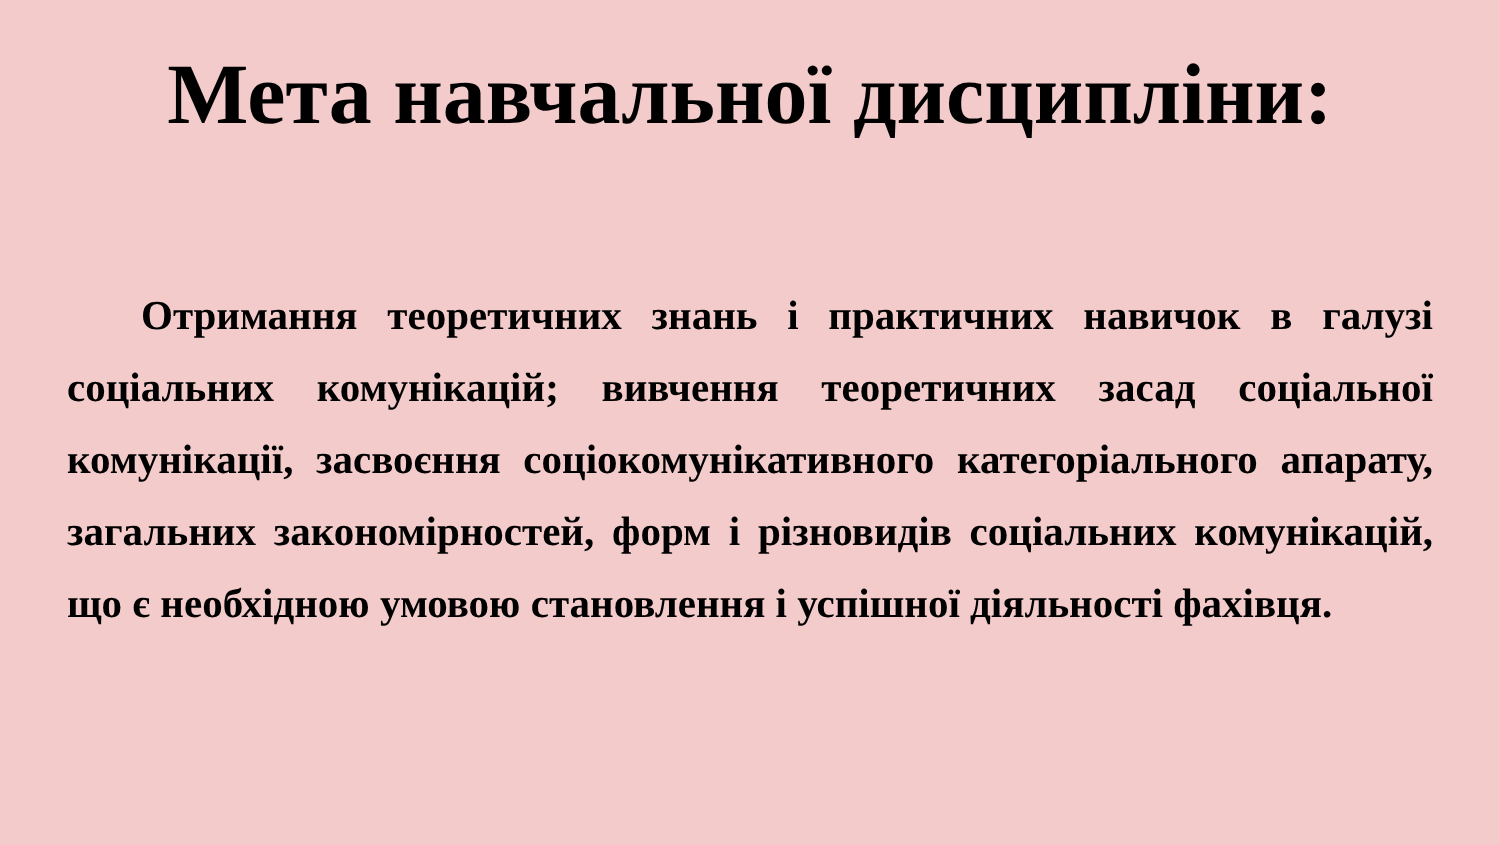Мета навчальної дисципліни:
Отримання теоретичних знань і практичних навичок в галузі соціальних комунікацій; вивчення теоретичних засад соціальної комунікації, засвоєння соціокомунікативного категоріального апарату, загальних закономірностей, форм і різновидів соціальних комунікацій, що є необхідною умовою становлення і успішної діяльності фахівця.